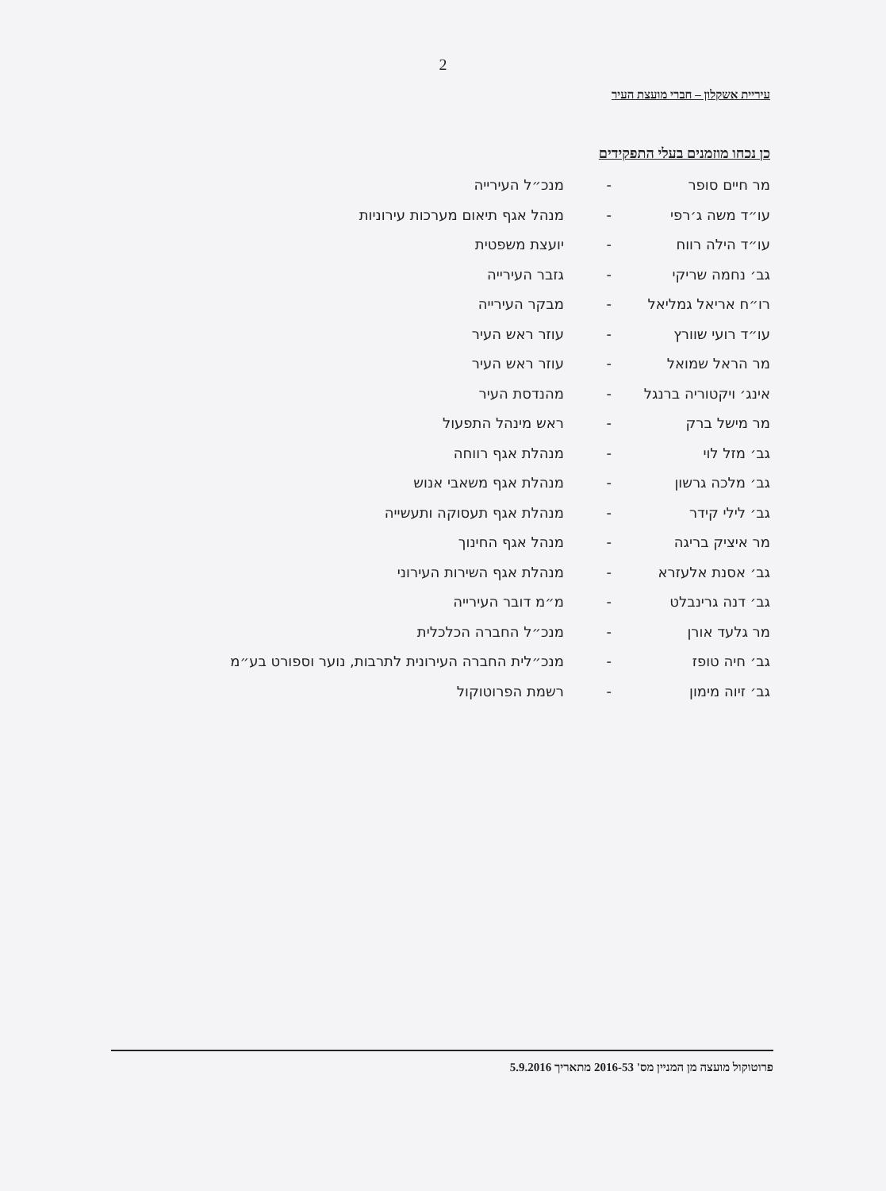2
עיריית אשקלון – חברי מועצת העיר
כן נכחו מוזמנים בעלי התפקידים
| מר חיים סופר | - | מנכ״ל העירייה |
| עו״ד משה ג׳רפי | - | מנהל אגף תיאום מערכות עירוניות |
| עו״ד הילה רווח | - | יועצת משפטית |
| גב׳ נחמה שריקי | - | גזבר העירייה |
| רו״ח אריאל גמליאל | - | מבקר העירייה |
| עו״ד רועי שוורץ | - | עוזר ראש העיר |
| מר הראל שמואל | - | עוזר ראש העיר |
| אינג׳ ויקטוריה ברנגל | - | מהנדסת העיר |
| מר מישל ברק | - | ראש מינהל התפעול |
| גב׳ מזל לוי | - | מנהלת אגף רווחה |
| גב׳ מלכה גרשון | - | מנהלת אגף משאבי אנוש |
| גב׳ לילי קידר | - | מנהלת אגף תעסוקה ותעשייה |
| מר איציק בריגה | - | מנהל אגף החינוך |
| גב׳ אסנת אלעזרא | - | מנהלת אגף השירות העירוני |
| גב׳ דנה גרינבלט | - | מ״מ דובר העירייה |
| מר גלעד אורן | - | מנכ״ל החברה הכלכלית |
| גב׳ חיה טופז | - | מנכ״לית החברה העירונית לתרבות, נוער וספורט בע״מ |
| גב׳ זיוה מימון | - | רשמת הפרוטוקול |
פרוטוקול מועצה מן המניין מס' 2016-53 מתאריך 5.9.2016